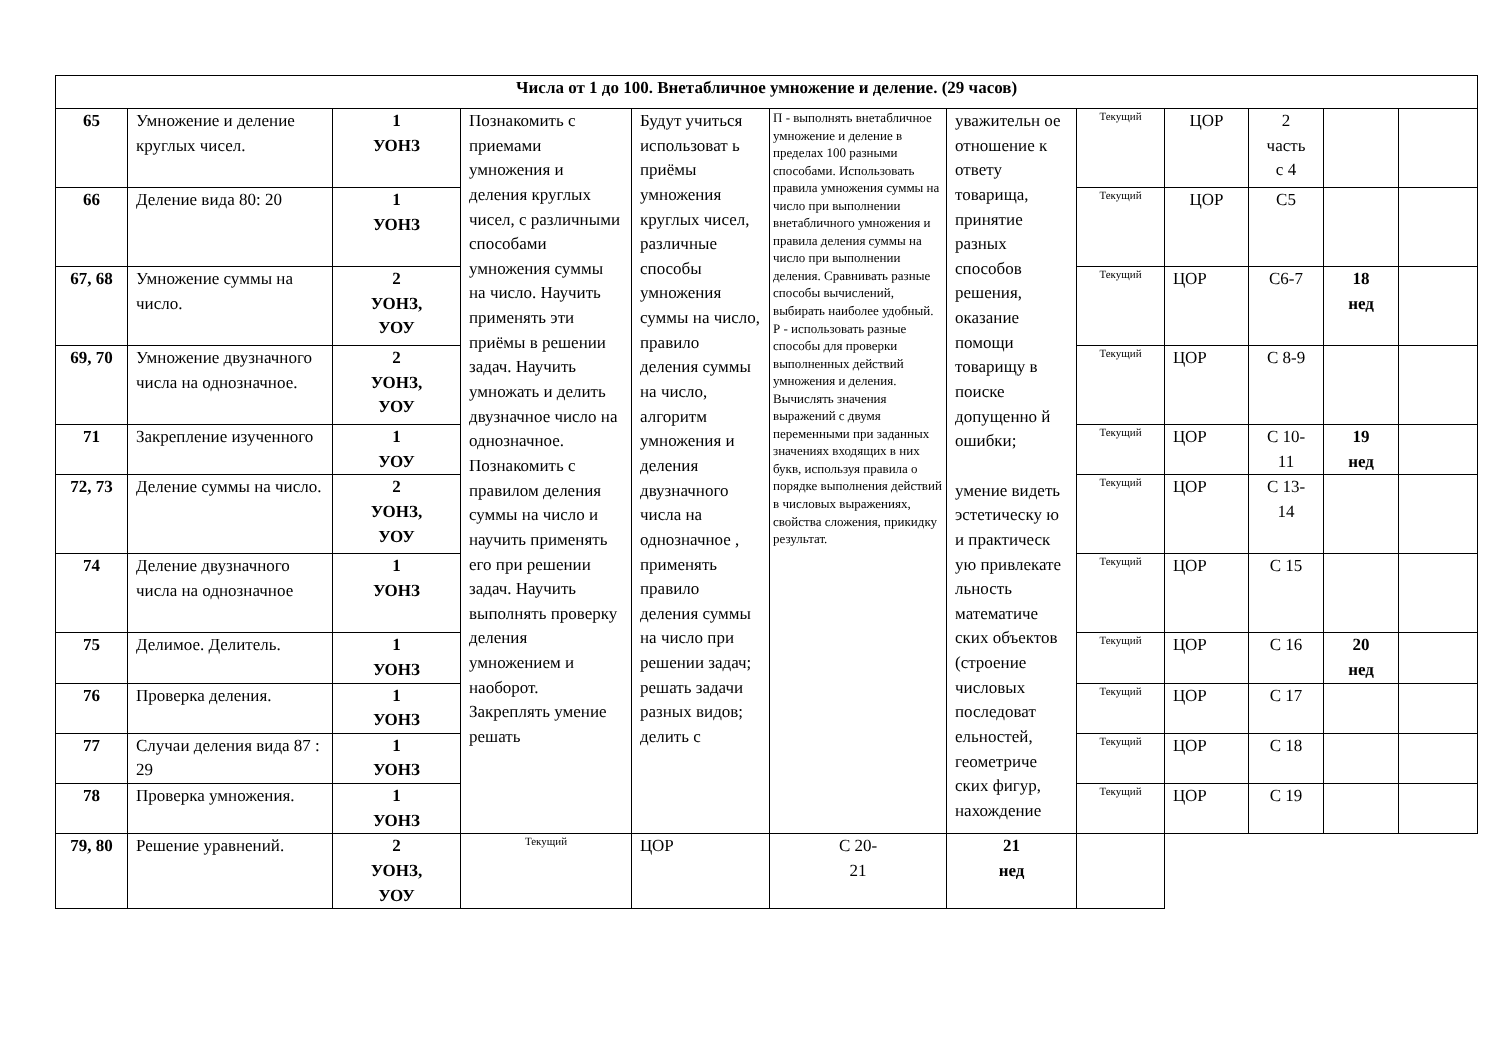| Числа от 1 до 100. Внетабличное умножение и деление. (29 часов) | | | | | | | | | | | |
| 65 | Умножение и деление круглых чисел. | 1 УОНЗ | Познакомить с приемами умножения и деления круглых чисел, с различными способами умножения суммы на число. Научить применять эти приёмы в решении задач. Научить умножать и делить двузначное число на однозначное. Познакомить с правилом деления суммы на число и научить применять его при решении задач. Научить выполнять проверку деления умножением и наоборот. Закреплять умение решать | Будут учиться использоват ь приёмы умножения круглых чисел, различные способы умножения суммы на число, правило деления суммы на число, алгоритм умножения и деления двузначного числа на однозначное , применять правило деления суммы на число при решении задач; решать задачи разных видов; делить с | П - выполнять внетабличное умножение и деление в пределах 100 разными способами. Использовать правила умножения суммы на число при выполнении внетабличного умножения и правила деления суммы на число при выполнении деления. Сравнивать разные способы вычислений, выбирать наиболее удобный. Р - использовать разные способы для проверки выполненных действий умножения и деления. Вычислять значения выражений с двумя переменными при заданных значениях входящих в них букв, используя правила о порядке выполнения действий в числовых выражениях, свойства сложения, прикидку результат. | уважительн ое отношение к ответу товарища, принятие разных способов решения, оказание помощи товарищу в поиске допущенно й ошибки; умение видеть эстетическу ю и практическ ую привлекате льность математиче ских объектов (строение числовых последоват ельностей, геометриче ских фигур, нахождение | Текущий | ЦОР | 2 часть с 4 | | |
| 66 | Деление вида 80: 20 | 1 УОНЗ | | | | | Текущий | ЦОР | С5 | | |
| 67, 68 | Умножение суммы на число. | 2 УОНЗ, УОУ | | | | | Текущий | ЦОР | С6-7 | 18 нед | |
| 69, 70 | Умножение двузначного числа на однозначное. | 2 УОНЗ, УОУ | | | | | Текущий | ЦОР | С 8-9 | | |
| 71 | Закрепление изученного | 1 УОУ | | | | | Текущий | ЦОР | С 10- 11 | 19 нед | |
| 72, 73 | Деление суммы на число. | 2 УОНЗ, УОУ | | | | | Текущий | ЦОР | С 13- 14 | | |
| 74 | Деление двузначного числа на однозначное | 1 УОНЗ | | | | | Текущий | ЦОР | С 15 | | |
| 75 | Делимое. Делитель. | 1 УОНЗ | | | | | Текущий | ЦОР | С 16 | 20 нед | |
| 76 | Проверка деления. | 1 УОНЗ | | | | | Текущий | ЦОР | С 17 | | |
| 77 | Случаи деления вида 87 : 29 | 1 УОНЗ | | | | | Текущий | ЦОР | С 18 | | |
| 78 | Проверка умножения. | 1 УОНЗ | | | | | Текущий | ЦОР | С 19 | | |
| 79, 80 | Решение уравнений. | 2 УОНЗ, УОУ | Текущий | ЦОР | С 20- 21 | 21 нед | | | | | |